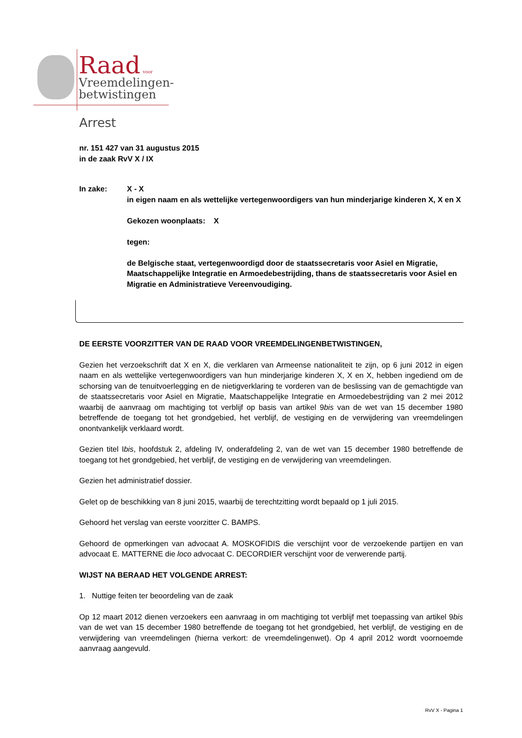Raad voor
Vreemdelingen-
betwistingen
Arrest
nr. 151 427 van 31 augustus 2015
in de zaak RvV X / IX
In zake: X - X
in eigen naam en als wettelijke vertegenwoordigers van hun minderjarige kinderen X, X en X
Gekozen woonplaats: X
tegen:
de Belgische staat, vertegenwoordigd door de staatssecretaris voor Asiel en Migratie, Maatschappelijke Integratie en Armoedebestrijding, thans de staatssecretaris voor Asiel en Migratie en Administratieve Vereenvoudiging.
DE EERSTE VOORZITTER VAN DE RAAD VOOR VREEMDELINGENBETWISTINGEN,
Gezien het verzoekschrift dat X en X, die verklaren van Armeense nationaliteit te zijn, op 6 juni 2012 in eigen naam en als wettelijke vertegenwoordigers van hun minderjarige kinderen X, X en X, hebben ingediend om de schorsing van de tenuitvoerlegging en de nietigverklaring te vorderen van de beslissing van de gemachtigde van de staatssecretaris voor Asiel en Migratie, Maatschappelijke Integratie en Armoedebestrijding van 2 mei 2012 waarbij de aanvraag om machtiging tot verblijf op basis van artikel 9bis van de wet van 15 december 1980 betreffende de toegang tot het grondgebied, het verblijf, de vestiging en de verwijdering van vreemdelingen onontvankelijk verklaard wordt.
Gezien titel Ibis, hoofdstuk 2, afdeling IV, onderafdeling 2, van de wet van 15 december 1980 betreffende de toegang tot het grondgebied, het verblijf, de vestiging en de verwijdering van vreemdelingen.
Gezien het administratief dossier.
Gelet op de beschikking van 8 juni 2015, waarbij de terechtzitting wordt bepaald op 1 juli 2015.
Gehoord het verslag van eerste voorzitter C. BAMPS.
Gehoord de opmerkingen van advocaat A. MOSKOFIDIS die verschijnt voor de verzoekende partijen en van advocaat E. MATTERNE die loco advocaat C. DECORDIER verschijnt voor de verwerende partij.
WIJST NA BERAAD HET VOLGENDE ARREST:
1. Nuttige feiten ter beoordeling van de zaak
Op 12 maart 2012 dienen verzoekers een aanvraag in om machtiging tot verblijf met toepassing van artikel 9bis van de wet van 15 december 1980 betreffende de toegang tot het grondgebied, het verblijf, de vestiging en de verwijdering van vreemdelingen (hierna verkort: de vreemdelingenwet). Op 4 april 2012 wordt voornoemde aanvraag aangevuld.
RvV X - Pagina 1